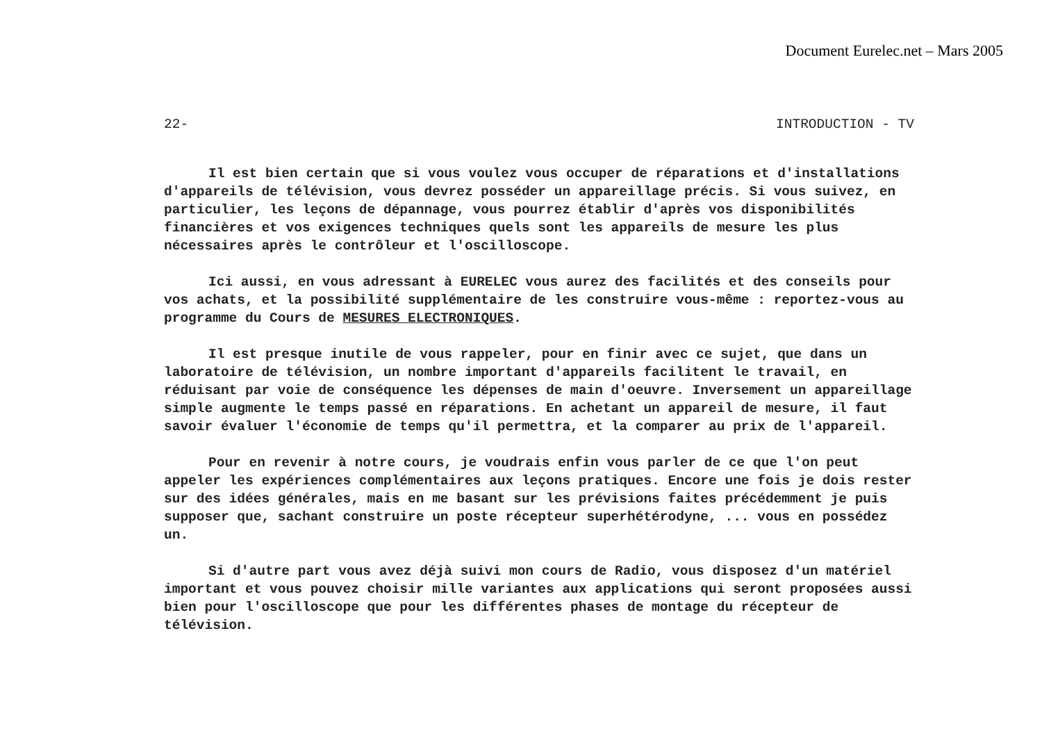Document Eurelec.net – Mars 2005
22- INTRODUCTION - TV
Il est bien certain que si vous voulez vous occuper de réparations et d'installations d'appareils de télévision, vous devrez posséder un appareillage précis. Si vous suivez, en particulier, les leçons de dépannage, vous pourrez établir d'après vos disponibilités financières et vos exigences techniques quels sont les appareils de mesure les plus nécessaires après le contrôleur et l'oscilloscope.
Ici aussi, en vous adressant à EURELEC vous aurez des facilités et des conseils pour vos achats, et la possibilité supplémentaire de les construire vous-même : reportez-vous au programme du Cours de MESURES ELECTRONIQUES.
Il est presque inutile de vous rappeler, pour en finir avec ce sujet, que dans un laboratoire de télévision, un nombre important d'appareils facilitent le travail, en réduisant par voie de conséquence les dépenses de main d'oeuvre. Inversement un appareillage simple augmente le temps passé en réparations. En achetant un appareil de mesure, il faut savoir évaluer l'économie de temps qu'il permettra, et la comparer au prix de l'appareil.
Pour en revenir à notre cours, je voudrais enfin vous parler de ce que l'on peut appeler les expériences complémentaires aux leçons pratiques. Encore une fois je dois rester sur des idées générales, mais en me basant sur les prévisions faites précédemment je puis supposer que, sachant construire un poste récepteur superhétérodyne, ... vous en possédez un.
Si d'autre part vous avez déjà suivi mon cours de Radio, vous disposez d'un matériel important et vous pouvez choisir mille variantes aux applications qui seront proposées aussi bien pour l'oscilloscope que pour les différentes phases de montage du récepteur de télévision.